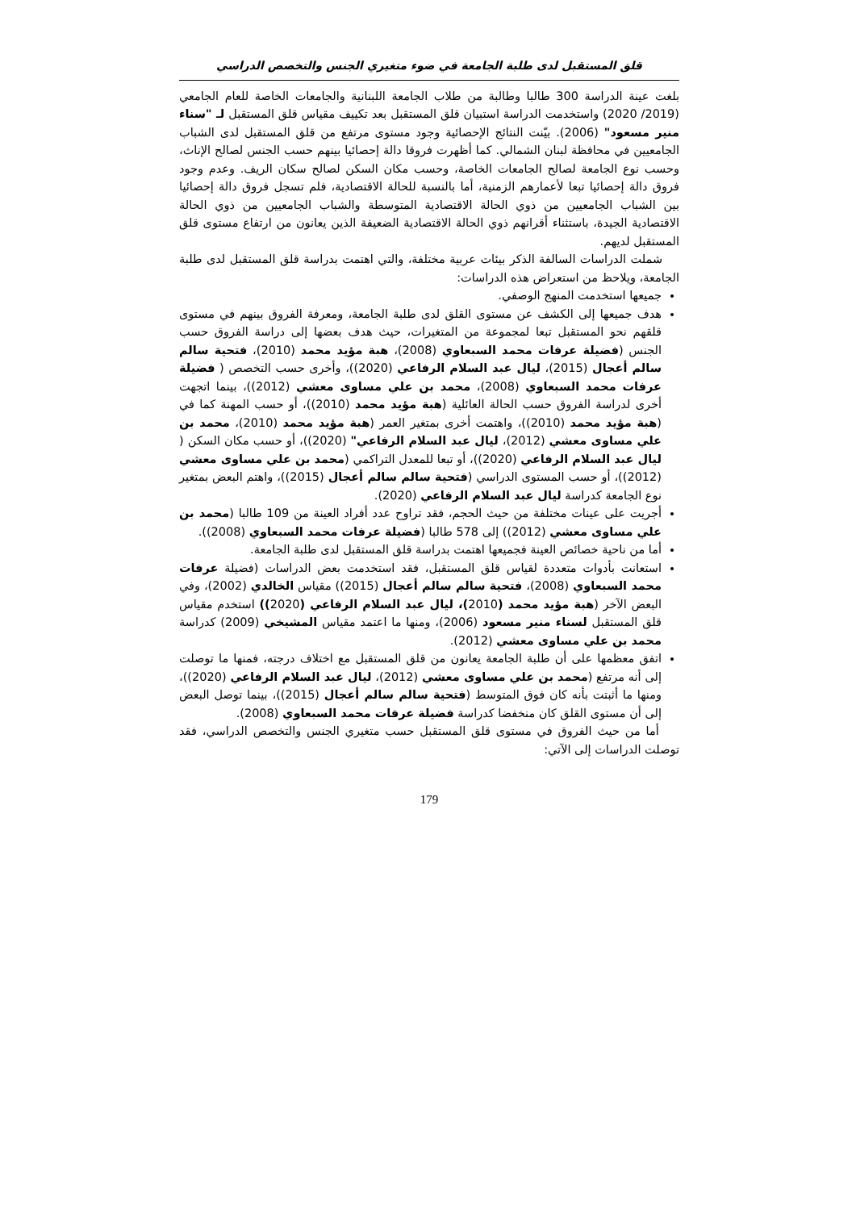قلق المستقبل لدى طلبة الجامعة في ضوء متغيري الجنس والتخصص الدراسي
بلغت عينة الدراسة 300 طالبا وطالبة من طلاب الجامعة اللبنانية والجامعات الخاصة للعام الجامعي (2019/ 2020) واستخدمت الدراسة استبيان قلق المستقبل بعد تكييف مقياس قلق المستقبل لـ "سناء منير مسعود" (2006). بيّنت النتائج الإحصائية وجود مستوى مرتفع من قلق المستقبل لدى الشباب الجامعيين في محافظة لبنان الشمالي. كما أظهرت فروقا دالة إحصائيا بينهم حسب الجنس لصالح الإناث، وحسب نوع الجامعة لصالح الجامعات الخاصة، وحسب مكان السكن لصالح سكان الريف. وعدم وجود فروق دالة إحصائيا تبعا لأعمارهم الزمنية، أما بالنسبة للحالة الاقتصادية، فلم تسجل فروق دالة إحصائيا بين الشباب الجامعيين من ذوي الحالة الاقتصادية المتوسطة والشباب الجامعيين من ذوي الحالة الاقتصادية الجيدة، باستثناء أقرانهم ذوي الحالة الاقتصادية الضعيفة الذين يعانون من ارتفاع مستوى قلق المستقبل لديهم.
شملت الدراسات السالفة الذكر بيئات عربية مختلفة، والتي اهتمت بدراسة قلق المستقبل لدى طلبة الجامعة، ويلاحظ من استعراض هذه الدراسات:
جميعها استخدمت المنهج الوصفي.
هدف جميعها إلى الكشف عن مستوى القلق لدى طلبة الجامعة، ومعرفة الفروق بينهم في مستوى قلقهم نحو المستقبل تبعا لمجموعة من المتغيرات، حيث هدف بعضها إلى دراسة الفروق حسب الجنس (فضيلة عرفات محمد السبعاوي (2008)، هبة مؤيد محمد (2010)، فتحية سالم سالم أعجال (2015)، ليال عبد السلام الرفاعي (2020))، وأخرى حسب التخصص ( فضيلة عرفات محمد السبعاوي (2008)، محمد بن علي مساوى معشي (2012))، بينما اتجهت أخرى لدراسة الفروق حسب الحالة العائلية (هبة مؤيد محمد (2010))، أو حسب المهنة كما في (هبة مؤيد محمد (2010))، واهتمت أخرى بمتغير العمر (هبة مؤيد محمد (2010)، محمد بن علي مساوى معشي (2012)، ليال عبد السلام الرفاعي" (2020))، أو حسب مكان السكن ( ليال عبد السلام الرفاعي (2020))، أو تبعا للمعدل التراكمي (محمد بن علي مساوى معشي (2012))، أو حسب المستوى الدراسي (فتحية سالم سالم أعجال (2015))، واهتم البعض بمتغير نوع الجامعة كدراسة ليال عبد السلام الرفاعي (2020).
أجريت على عينات مختلفة من حيث الحجم، فقد تراوح عدد أفراد العينة من 109 طالبا (محمد بن علي مساوى معشي (2012)) إلى 578 طالبا (فضيلة عرفات محمد السبعاوي (2008)).
أما من ناحية خصائص العينة فجميعها اهتمت بدراسة قلق المستقبل لدى طلبة الجامعة.
استعانت بأدوات متعددة لقياس قلق المستقبل، فقد استخدمت بعض الدراسات (فضيلة عرفات محمد السبعاوي (2008)، فتحية سالم سالم أعجال (2015)) مقياس الخالدي (2002)، وفي البعض الآخر (هبة مؤيد محمد (2010)، ليال عبد السلام الرفاعي (2020)) استخدم مقياس قلق المستقبل لسناء منير مسعود (2006)، ومنها ما اعتمد مقياس المشيخي (2009) كدراسة محمد بن علي مساوى معشي (2012).
اتفق معظمها على أن طلبة الجامعة يعانون من قلق المستقبل مع اختلاف درجته، فمنها ما توصلت إلى أنه مرتفع (محمد بن علي مساوى معشي (2012)، ليال عبد السلام الرفاعي (2020))، ومنها ما أثبتت بأنه كان فوق المتوسط (فتحية سالم سالم أعجال (2015))، بينما توصل البعض إلى أن مستوى القلق كان منخفضا كدراسة فضيلة عرفات محمد السبعاوي (2008).
أما من حيث الفروق في مستوى قلق المستقبل حسب متغيري الجنس والتخصص الدراسي، فقد توصلت الدراسات إلى الآتي:
179